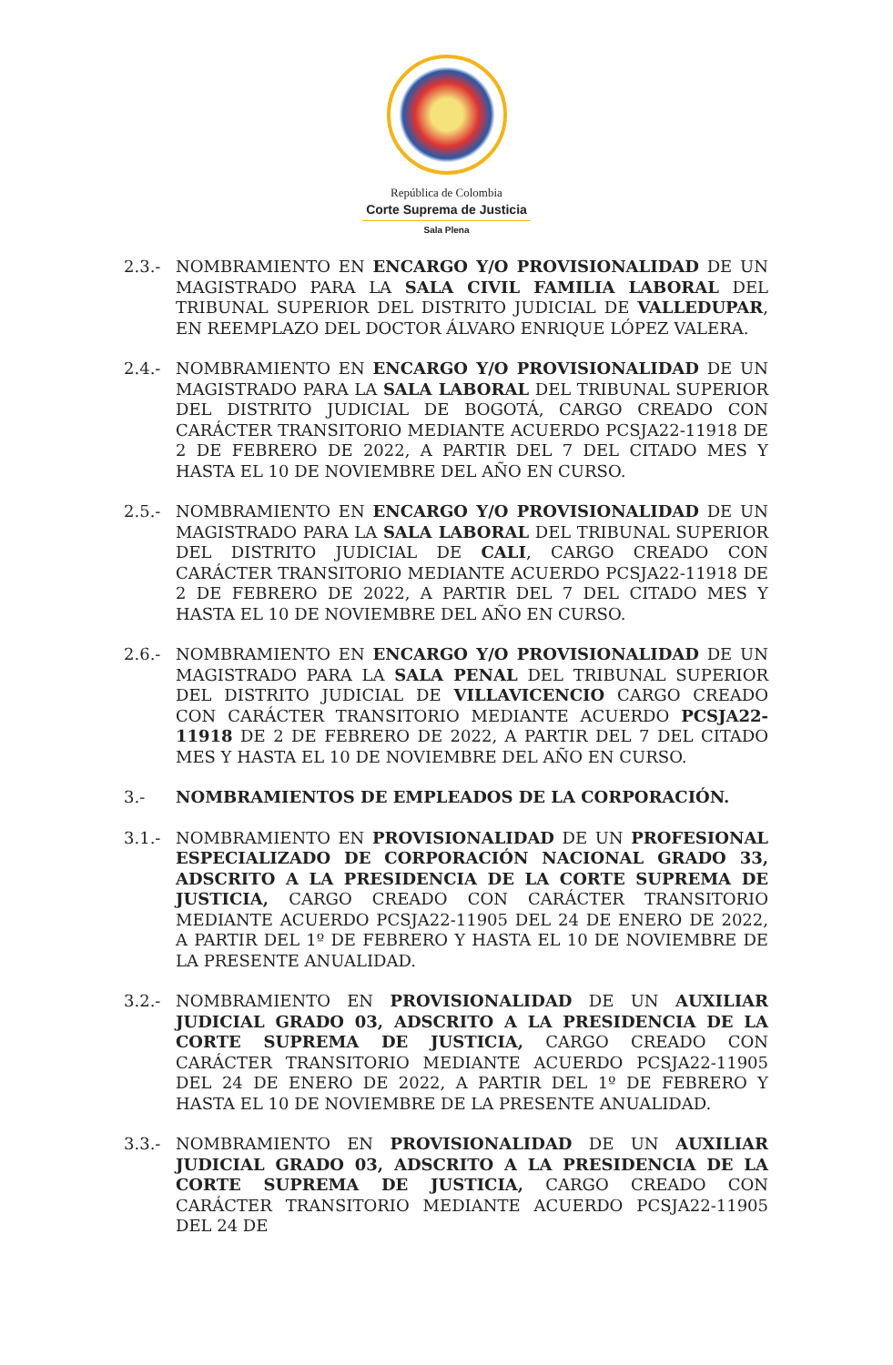República de Colombia
Corte Suprema de Justicia
Sala Plena
2.3.- NOMBRAMIENTO EN ENCARGO Y/O PROVISIONALIDAD DE UN MAGISTRADO PARA LA SALA CIVIL FAMILIA LABORAL DEL TRIBUNAL SUPERIOR DEL DISTRITO JUDICIAL DE VALLEDUPAR, EN REEMPLAZO DEL DOCTOR ÁLVARO ENRIQUE LÓPEZ VALERA.
2.4.- NOMBRAMIENTO EN ENCARGO Y/O PROVISIONALIDAD DE UN MAGISTRADO PARA LA SALA LABORAL DEL TRIBUNAL SUPERIOR DEL DISTRITO JUDICIAL DE BOGOTÁ, CARGO CREADO CON CARÁCTER TRANSITORIO MEDIANTE ACUERDO PCSJA22-11918 DE 2 DE FEBRERO DE 2022, A PARTIR DEL 7 DEL CITADO MES Y HASTA EL 10 DE NOVIEMBRE DEL AÑO EN CURSO.
2.5.- NOMBRAMIENTO EN ENCARGO Y/O PROVISIONALIDAD DE UN MAGISTRADO PARA LA SALA LABORAL DEL TRIBUNAL SUPERIOR DEL DISTRITO JUDICIAL DE CALI, CARGO CREADO CON CARÁCTER TRANSITORIO MEDIANTE ACUERDO PCSJA22-11918 DE 2 DE FEBRERO DE 2022, A PARTIR DEL 7 DEL CITADO MES Y HASTA EL 10 DE NOVIEMBRE DEL AÑO EN CURSO.
2.6.- NOMBRAMIENTO EN ENCARGO Y/O PROVISIONALIDAD DE UN MAGISTRADO PARA LA SALA PENAL DEL TRIBUNAL SUPERIOR DEL DISTRITO JUDICIAL DE VILLAVICENCIO CARGO CREADO CON CARÁCTER TRANSITORIO MEDIANTE ACUERDO PCSJA22-11918 DE 2 DE FEBRERO DE 2022, A PARTIR DEL 7 DEL CITADO MES Y HASTA EL 10 DE NOVIEMBRE DEL AÑO EN CURSO.
3.- NOMBRAMIENTOS DE EMPLEADOS DE LA CORPORACIÓN.
3.1.- NOMBRAMIENTO EN PROVISIONALIDAD DE UN PROFESIONAL ESPECIALIZADO DE CORPORACIÓN NACIONAL GRADO 33, ADSCRITO A LA PRESIDENCIA DE LA CORTE SUPREMA DE JUSTICIA, CARGO CREADO CON CARÁCTER TRANSITORIO MEDIANTE ACUERDO PCSJA22-11905 DEL 24 DE ENERO DE 2022, A PARTIR DEL 1º DE FEBRERO Y HASTA EL 10 DE NOVIEMBRE DE LA PRESENTE ANUALIDAD.
3.2.- NOMBRAMIENTO EN PROVISIONALIDAD DE UN AUXILIAR JUDICIAL GRADO 03, ADSCRITO A LA PRESIDENCIA DE LA CORTE SUPREMA DE JUSTICIA, CARGO CREADO CON CARÁCTER TRANSITORIO MEDIANTE ACUERDO PCSJA22-11905 DEL 24 DE ENERO DE 2022, A PARTIR DEL 1º DE FEBRERO Y HASTA EL 10 DE NOVIEMBRE DE LA PRESENTE ANUALIDAD.
3.3.- NOMBRAMIENTO EN PROVISIONALIDAD DE UN AUXILIAR JUDICIAL GRADO 03, ADSCRITO A LA PRESIDENCIA DE LA CORTE SUPREMA DE JUSTICIA, CARGO CREADO CON CARÁCTER TRANSITORIO MEDIANTE ACUERDO PCSJA22-11905 DEL 24 DE